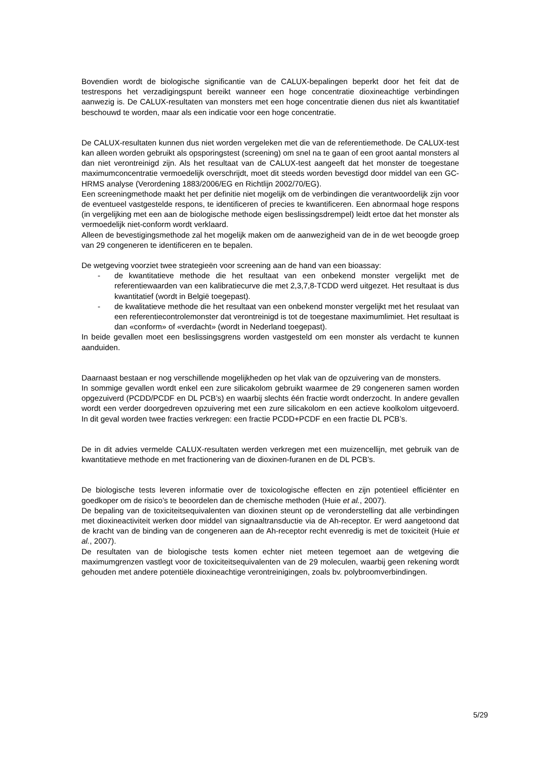Bovendien wordt de biologische significantie van de CALUX-bepalingen beperkt door het feit dat de testrespons het verzadigingspunt bereikt wanneer een hoge concentratie dioxineachtige verbindingen aanwezig is. De CALUX-resultaten van monsters met een hoge concentratie dienen dus niet als kwantitatief beschouwd te worden, maar als een indicatie voor een hoge concentratie.
De CALUX-resultaten kunnen dus niet worden vergeleken met die van de referentiemethode. De CALUX-test kan alleen worden gebruikt als opsporingstest (screening) om snel na te gaan of een groot aantal monsters al dan niet verontreinigd zijn. Als het resultaat van de CALUX-test aangeeft dat het monster de toegestane maximumconcentratie vermoedelijk overschrijdt, moet dit steeds worden bevestigd door middel van een GC-HRMS analyse (Verordening 1883/2006/EG en Richtlijn 2002/70/EG).
Een screeningmethode maakt het per definitie niet mogelijk om de verbindingen die verantwoordelijk zijn voor de eventueel vastgestelde respons, te identificeren of precies te kwantificeren. Een abnormaal hoge respons (in vergelijking met een aan de biologische methode eigen beslissingsdrempel) leidt ertoe dat het monster als vermoedelijk niet-conform wordt verklaard.
Alleen de bevestigingsmethode zal het mogelijk maken om de aanwezigheid van de in de wet beoogde groep van 29 congeneren te identificeren en te bepalen.
De wetgeving voorziet twee strategieën voor screening aan de hand van een bioassay:
- de kwantitatieve methode die het resultaat van een onbekend monster vergelijkt met de referentiewaarden van een kalibratiecurve die met 2,3,7,8-TCDD werd uitgezet. Het resultaat is dus kwantitatief (wordt in België toegepast).
- de kwalitatieve methode die het resultaat van een onbekend monster vergelijkt met het resulaat van een referentiecontrolemonster dat verontreinigd is tot de toegestane maximumlimiet. Het resultaat is dan «conform» of «verdacht» (wordt in Nederland toegepast).
In beide gevallen moet een beslissingsgrens worden vastgesteld om een monster als verdacht te kunnen aanduiden.
Daarnaast bestaan er nog verschillende mogelijkheden op het vlak van de opzuivering van de monsters.
In sommige gevallen wordt enkel een zure silicakolom gebruikt waarmee de 29 congeneren samen worden opgezuiverd (PCDD/PCDF en DL PCB’s) en waarbij slechts één fractie wordt onderzocht. In andere gevallen wordt een verder doorgedreven opzuivering met een zure silicakolom en een actieve koolkolom uitgevoerd. In dit geval worden twee fracties verkregen: een fractie PCDD+PCDF en een fractie DL PCB’s.
De in dit advies vermelde CALUX-resultaten werden verkregen met een muizencellijn, met gebruik van de kwantitatieve methode en met fractionering van de dioxinen-furanen en de DL PCB’s.
De biologische tests leveren informatie over de toxicologische effecten en zijn potentieel efficiënter en goedkoper om de risico’s te beoordelen dan de chemische methoden (Huie et al., 2007).
De bepaling van de toxiciteitsequivalenten van dioxinen steunt op de veronderstelling dat alle verbindingen met dioxineactiviteit werken door middel van signaaltransductie via de Ah-receptor. Er werd aangetoond dat de kracht van de binding van de congeneren aan de Ah-receptor recht evenredig is met de toxiciteit (Huie et al., 2007).
De resultaten van de biologische tests komen echter niet meteen tegemoet aan de wetgeving die maximumgrenzen vastlegt voor de toxiciteitsequivalenten van de 29 moleculen, waarbij geen rekening wordt gehouden met andere potentiële dioxineachtige verontreinigingen, zoals bv. polybroomverbindingen.
5/29